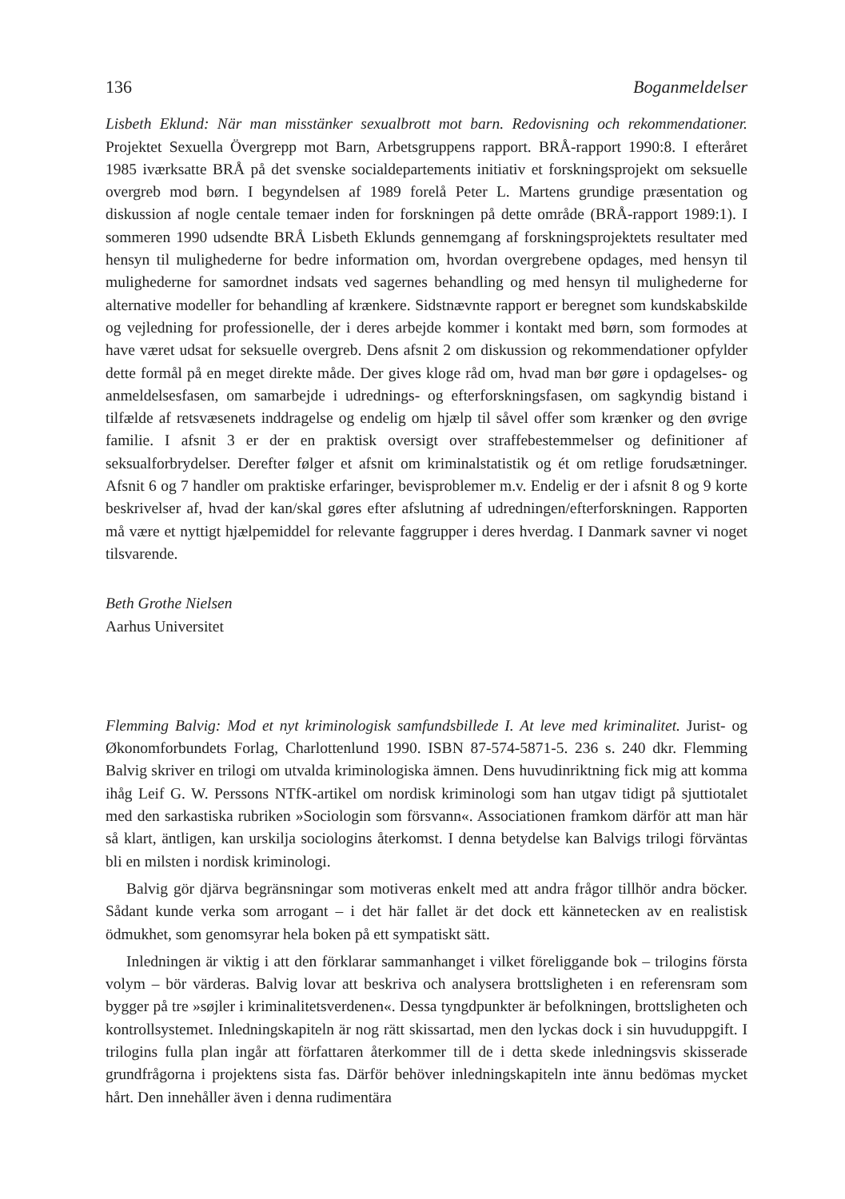136 Boganmeldelser
Lisbeth Eklund: När man misstänker sexualbrott mot barn. Redovisning och rekommendationer. Projektet Sexuella Övergrepp mot Barn, Arbetsgruppens rapport. BRÅ-rapport 1990:8. I efteråret 1985 iværksatte BRÅ på det svenske socialdepartements initiativ et forskningsprojekt om seksuelle overgreb mod børn. I begyndelsen af 1989 forelå Peter L. Martens grundige præsentation og diskussion af nogle centale temaer inden for forskningen på dette område (BRÅ-rapport 1989:1). I sommeren 1990 udsendte BRÅ Lisbeth Eklunds gennemgang af forskningsprojektets resultater med hensyn til mulighederne for bedre information om, hvordan overgrebene opdages, med hensyn til mulighederne for samordnet indsats ved sagernes behandling og med hensyn til mulighederne for alternative modeller for behandling af krænkere. Sidstnævnte rapport er beregnet som kundskabskilde og vejledning for professionelle, der i deres arbejde kommer i kontakt med børn, som formodes at have været udsat for seksuelle overgreb. Dens afsnit 2 om diskussion og rekommendationer opfylder dette formål på en meget direkte måde. Der gives kloge råd om, hvad man bør gøre i opdagelses- og anmeldelsesfasen, om samarbejde i udrednings- og efterforskningsfasen, om sagkyndig bistand i tilfælde af retsvæsenets inddragelse og endelig om hjælp til såvel offer som krænker og den øvrige familie. I afsnit 3 er der en praktisk oversigt over straffebestemmelser og definitioner af seksualforbrydelser. Derefter følger et afsnit om kriminalstatistik og ét om retlige forudsætninger. Afsnit 6 og 7 handler om praktiske erfaringer, bevisproblemer m.v. Endelig er der i afsnit 8 og 9 korte beskrivelser af, hvad der kan/skal gøres efter afslutning af udredningen/efterforskningen. Rapporten må være et nyttigt hjælpemiddel for relevante faggrupper i deres hverdag. I Danmark savner vi noget tilsvarende.
Beth Grothe Nielsen
Aarhus Universitet
Flemming Balvig: Mod et nyt kriminologisk samfundsbillede I. At leve med kriminalitet. Jurist- og Økonomforbundets Forlag, Charlottenlund 1990. ISBN 87-574-5871-5. 236 s. 240 dkr. Flemming Balvig skriver en trilogi om utvalda kriminologiska ämnen. Dens huvudinriktning fick mig att komma ihåg Leif G. W. Perssons NTfK-artikel om nordisk kriminologi som han utgav tidigt på sjuttiotalet med den sarkastiska rubriken »Sociologin som försvann«. Associationen framkom därför att man här så klart, äntligen, kan urskilja sociologins återkomst. I denna betydelse kan Balvigs trilogi förväntas bli en milsten i nordisk kriminologi.
Balvig gör djärva begränsningar som motiveras enkelt med att andra frågor tillhör andra böcker. Sådant kunde verka som arrogant – i det här fallet är det dock ett kännetecken av en realistisk ödmukhet, som genomsyrar hela boken på ett sympatiskt sätt.
Inledningen är viktig i att den förklarar sammanhanget i vilket föreliggande bok – trilogins första volym – bör värderas. Balvig lovar att beskriva och analysera brottsligheten i en referensram som bygger på tre »søjler i kriminalitetsverdenen«. Dessa tyngdpunkter är befolkningen, brottsligheten och kontrollsystemet. Inledningskapiteln är nog rätt skissartad, men den lyckas dock i sin huvuduppgift. I trilogins fulla plan ingår att författaren återkommer till de i detta skede inledningsvis skisserade grundfrågorna i projektens sista fas. Därför behöver inledningskapiteln inte ännu bedömas mycket hårt. Den innehåller även i denna rudimentära